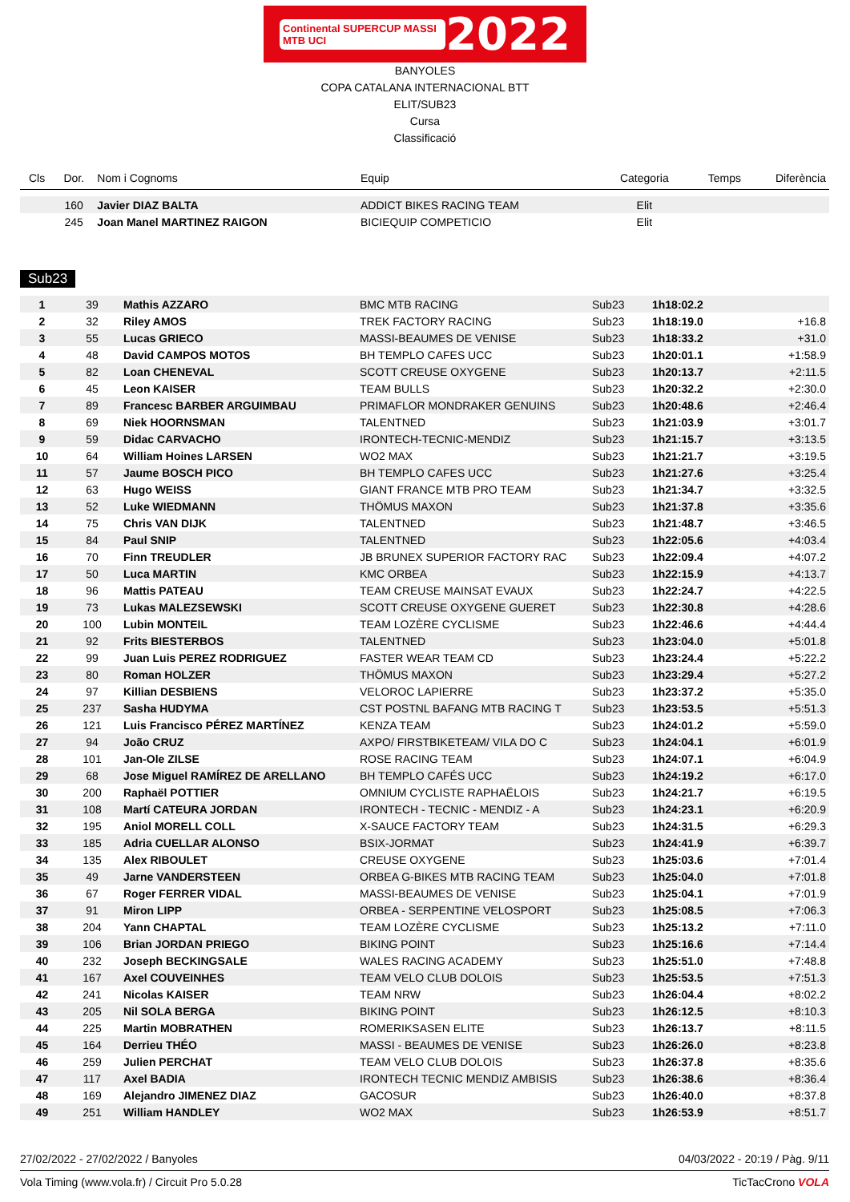Continental SUPERCUP MASSI MTB UCI 2022
BANYOLES
COPA CATALANA INTERNACIONAL BTT
ELIT/SUB23
Cursa
Classificació
| Cls | Dor. | Nom i Cognoms | Equip | Categoria | Temps | Diferència |
| --- | --- | --- | --- | --- | --- | --- |
| | 160 | Javier DIAZ BALTA | ADDICT BIKES RACING TEAM | Elit | | |
| | 245 | Joan Manel MARTINEZ RAIGON | BICIEQUIP COMPETICIO | Elit | | |
Sub23
| 1 | 39 | Mathis AZZARO | BMC MTB RACING | Sub23 | 1h18:02.2 | |
| 2 | 32 | Riley AMOS | TREK FACTORY RACING | Sub23 | 1h18:19.0 | +16.8 |
| 3 | 55 | Lucas GRIECO | MASSI-BEAUMES DE VENISE | Sub23 | 1h18:33.2 | +31.0 |
| 4 | 48 | David CAMPOS MOTOS | BH TEMPLO CAFES UCC | Sub23 | 1h20:01.1 | +1:58.9 |
| 5 | 82 | Loan CHENEVAL | SCOTT CREUSE OXYGENE | Sub23 | 1h20:13.7 | +2:11.5 |
| 6 | 45 | Leon KAISER | TEAM BULLS | Sub23 | 1h20:32.2 | +2:30.0 |
| 7 | 89 | Francesc BARBER ARGUIMBAU | PRIMAFLOR MONDRAKER GENUINS | Sub23 | 1h20:48.6 | +2:46.4 |
| 8 | 69 | Niek HOORNSMAN | TALENTNED | Sub23 | 1h21:03.9 | +3:01.7 |
| 9 | 59 | Didac CARVACHO | IRONTECH-TECNIC-MENDIZ | Sub23 | 1h21:15.7 | +3:13.5 |
| 10 | 64 | William Hoines LARSEN | WO2 MAX | Sub23 | 1h21:21.7 | +3:19.5 |
| 11 | 57 | Jaume BOSCH PICO | BH TEMPLO CAFES UCC | Sub23 | 1h21:27.6 | +3:25.4 |
| 12 | 63 | Hugo WEISS | GIANT FRANCE MTB PRO TEAM | Sub23 | 1h21:34.7 | +3:32.5 |
| 13 | 52 | Luke WIEDMANN | THÖMUS MAXON | Sub23 | 1h21:37.8 | +3:35.6 |
| 14 | 75 | Chris VAN DIJK | TALENTNED | Sub23 | 1h21:48.7 | +3:46.5 |
| 15 | 84 | Paul SNIP | TALENTNED | Sub23 | 1h22:05.6 | +4:03.4 |
| 16 | 70 | Finn TREUDLER | JB BRUNEX SUPERIOR FACTORY RAC | Sub23 | 1h22:09.4 | +4:07.2 |
| 17 | 50 | Luca MARTIN | KMC ORBEA | Sub23 | 1h22:15.9 | +4:13.7 |
| 18 | 96 | Mattis PATEAU | TEAM CREUSE MAINSAT EVAUX | Sub23 | 1h22:24.7 | +4:22.5 |
| 19 | 73 | Lukas MALEZSEWSKI | SCOTT CREUSE OXYGENE GUERET | Sub23 | 1h22:30.8 | +4:28.6 |
| 20 | 100 | Lubin MONTEIL | TEAM LOZÈRE CYCLISME | Sub23 | 1h22:46.6 | +4:44.4 |
| 21 | 92 | Frits BIESTERBOS | TALENTNED | Sub23 | 1h23:04.0 | +5:01.8 |
| 22 | 99 | Juan Luis PEREZ RODRIGUEZ | FASTER WEAR TEAM CD | Sub23 | 1h23:24.4 | +5:22.2 |
| 23 | 80 | Roman HOLZER | THÖMUS MAXON | Sub23 | 1h23:29.4 | +5:27.2 |
| 24 | 97 | Killian DESBIENS | VELOROC LAPIERRE | Sub23 | 1h23:37.2 | +5:35.0 |
| 25 | 237 | Sasha HUDYMA | CST POSTNL BAFANG MTB RACING T | Sub23 | 1h23:53.5 | +5:51.3 |
| 26 | 121 | Luis Francisco PÉREZ MARTÍNEZ | KENZA TEAM | Sub23 | 1h24:01.2 | +5:59.0 |
| 27 | 94 | João CRUZ | AXPO/ FIRSTBIKETEAM/ VILA DO C | Sub23 | 1h24:04.1 | +6:01.9 |
| 28 | 101 | Jan-Ole ZILSE | ROSE RACING TEAM | Sub23 | 1h24:07.1 | +6:04.9 |
| 29 | 68 | Jose Miguel RAMÍREZ DE ARELLANO | BH TEMPLO CAFÉS UCC | Sub23 | 1h24:19.2 | +6:17.0 |
| 30 | 200 | Raphaël POTTIER | OMNIUM CYCLISTE RAPHAËLOIS | Sub23 | 1h24:21.7 | +6:19.5 |
| 31 | 108 | Martí CATEURA JORDAN | IRONTECH - TECNIC - MENDIZ - A | Sub23 | 1h24:23.1 | +6:20.9 |
| 32 | 195 | Aniol MORELL COLL | X-SAUCE FACTORY TEAM | Sub23 | 1h24:31.5 | +6:29.3 |
| 33 | 185 | Adria CUELLAR ALONSO | BSIX-JORMAT | Sub23 | 1h24:41.9 | +6:39.7 |
| 34 | 135 | Alex RIBOULET | CREUSE OXYGENE | Sub23 | 1h25:03.6 | +7:01.4 |
| 35 | 49 | Jarne VANDERSTEEN | ORBEA G-BIKES MTB RACING TEAM | Sub23 | 1h25:04.0 | +7:01.8 |
| 36 | 67 | Roger FERRER VIDAL | MASSI-BEAUMES DE VENISE | Sub23 | 1h25:04.1 | +7:01.9 |
| 37 | 91 | Miron LIPP | ORBEA - SERPENTINE VELOSPORT | Sub23 | 1h25:08.5 | +7:06.3 |
| 38 | 204 | Yann CHAPTAL | TEAM LOZÈRE CYCLISME | Sub23 | 1h25:13.2 | +7:11.0 |
| 39 | 106 | Brian JORDAN PRIEGO | BIKING POINT | Sub23 | 1h25:16.6 | +7:14.4 |
| 40 | 232 | Joseph BECKINGSALE | WALES RACING ACADEMY | Sub23 | 1h25:51.0 | +7:48.8 |
| 41 | 167 | Axel COUVEINHES | TEAM VELO CLUB DOLOIS | Sub23 | 1h25:53.5 | +7:51.3 |
| 42 | 241 | Nicolas KAISER | TEAM NRW | Sub23 | 1h26:04.4 | +8:02.2 |
| 43 | 205 | Nil SOLA BERGA | BIKING POINT | Sub23 | 1h26:12.5 | +8:10.3 |
| 44 | 225 | Martin MOBRATHEN | ROMERIKSASEN ELITE | Sub23 | 1h26:13.7 | +8:11.5 |
| 45 | 164 | Derrieu THÉO | MASSI - BEAUMES DE VENISE | Sub23 | 1h26:26.0 | +8:23.8 |
| 46 | 259 | Julien PERCHAT | TEAM VELO CLUB DOLOIS | Sub23 | 1h26:37.8 | +8:35.6 |
| 47 | 117 | Axel BADIA | IRONTECH TECNIC MENDIZ AMBISIS | Sub23 | 1h26:38.6 | +8:36.4 |
| 48 | 169 | Alejandro JIMENEZ DIAZ | GACOSUR | Sub23 | 1h26:40.0 | +8:37.8 |
| 49 | 251 | William HANDLEY | WO2 MAX | Sub23 | 1h26:53.9 | +8:51.7 |
27/02/2022 - 27/02/2022 / Banyoles 04/03/2022 - 20:19 / Pàg. 9/11
Vola Timing (www.vola.fr) / Circuit Pro 5.0.28 TicTacCrono VOLA